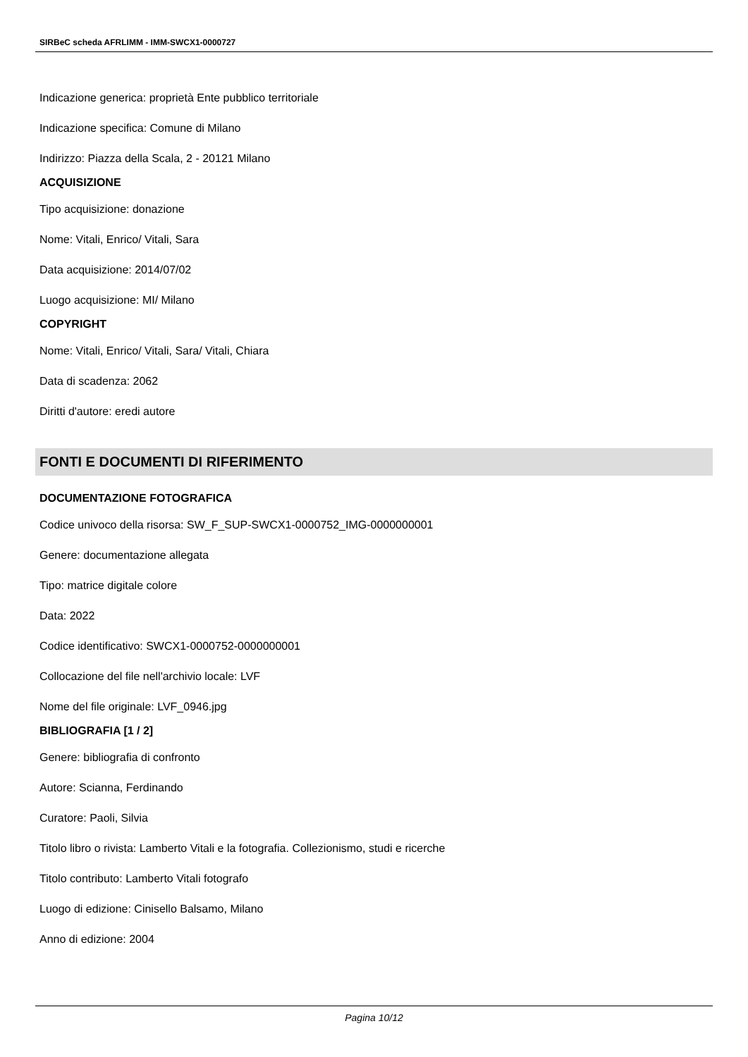SIRBeC scheda AFRLIMM - IMM-SWCX1-0000727
Indicazione generica: proprietà Ente pubblico territoriale
Indicazione specifica: Comune di Milano
Indirizzo: Piazza della Scala, 2 - 20121 Milano
ACQUISIZIONE
Tipo acquisizione: donazione
Nome: Vitali, Enrico/ Vitali, Sara
Data acquisizione: 2014/07/02
Luogo acquisizione: MI/ Milano
COPYRIGHT
Nome: Vitali, Enrico/ Vitali, Sara/ Vitali, Chiara
Data di scadenza: 2062
Diritti d'autore: eredi autore
FONTI E DOCUMENTI DI RIFERIMENTO
DOCUMENTAZIONE FOTOGRAFICA
Codice univoco della risorsa: SW_F_SUP-SWCX1-0000752_IMG-0000000001
Genere: documentazione allegata
Tipo: matrice digitale colore
Data: 2022
Codice identificativo: SWCX1-0000752-0000000001
Collocazione del file nell'archivio locale: LVF
Nome del file originale: LVF_0946.jpg
BIBLIOGRAFIA [1 / 2]
Genere: bibliografia di confronto
Autore: Scianna, Ferdinando
Curatore: Paoli, Silvia
Titolo libro o rivista: Lamberto Vitali e la fotografia. Collezionismo, studi e ricerche
Titolo contributo: Lamberto Vitali fotografo
Luogo di edizione: Cinisello Balsamo, Milano
Anno di edizione: 2004
Pagina 10/12